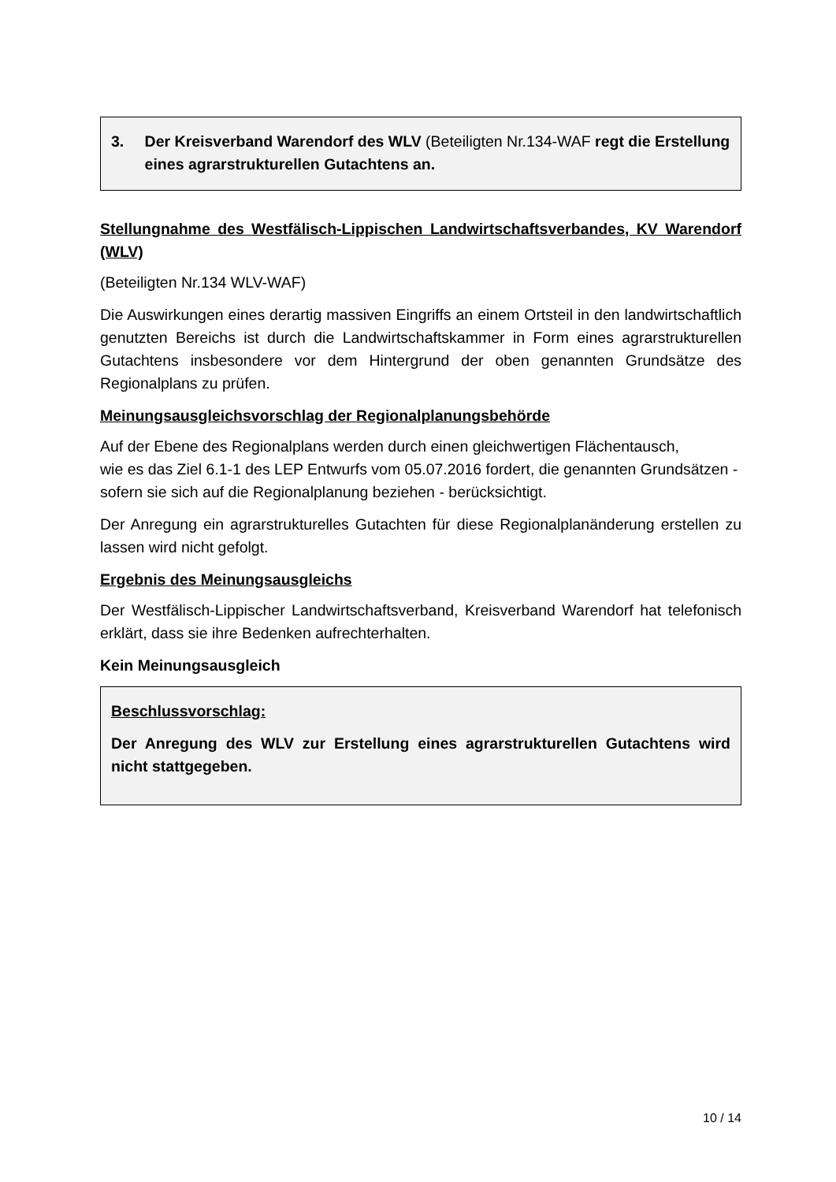3. Der Kreisverband Warendorf des WLV (Beteiligten Nr.134-WAF regt die Erstellung eines agrarstrukturellen Gutachtens an.
Stellungnahme des Westfälisch-Lippischen Landwirtschaftsverbandes, KV Warendorf (WLV)
(Beteiligten Nr.134 WLV-WAF)
Die Auswirkungen eines derartig massiven Eingriffs an einem Ortsteil in den landwirtschaftlich genutzten Bereichs ist durch die Landwirtschaftskammer in Form eines agrarstrukturellen Gutachtens insbesondere vor dem Hintergrund der oben genannten Grundsätze des Regionalplans zu prüfen.
Meinungsausgleichsvorschlag der Regionalplanungsbehörde
Auf der Ebene des Regionalplans werden durch einen gleichwertigen Flächentausch,
wie es das Ziel 6.1-1 des LEP Entwurfs vom 05.07.2016 fordert, die genannten Grundsätzen - sofern sie sich auf die Regionalplanung beziehen - berücksichtigt.
Der Anregung ein agrarstrukturelles Gutachten für diese Regionalplanänderung erstellen zu lassen wird nicht gefolgt.
Ergebnis des Meinungsausgleichs
Der Westfälisch-Lippischer Landwirtschaftsverband, Kreisverband Warendorf hat telefonisch erklärt, dass sie ihre Bedenken aufrechterhalten.
Kein Meinungsausgleich
Beschlussvorschlag:
Der Anregung des WLV zur Erstellung eines agrarstrukturellen Gutachtens wird nicht stattgegeben.
10 / 14